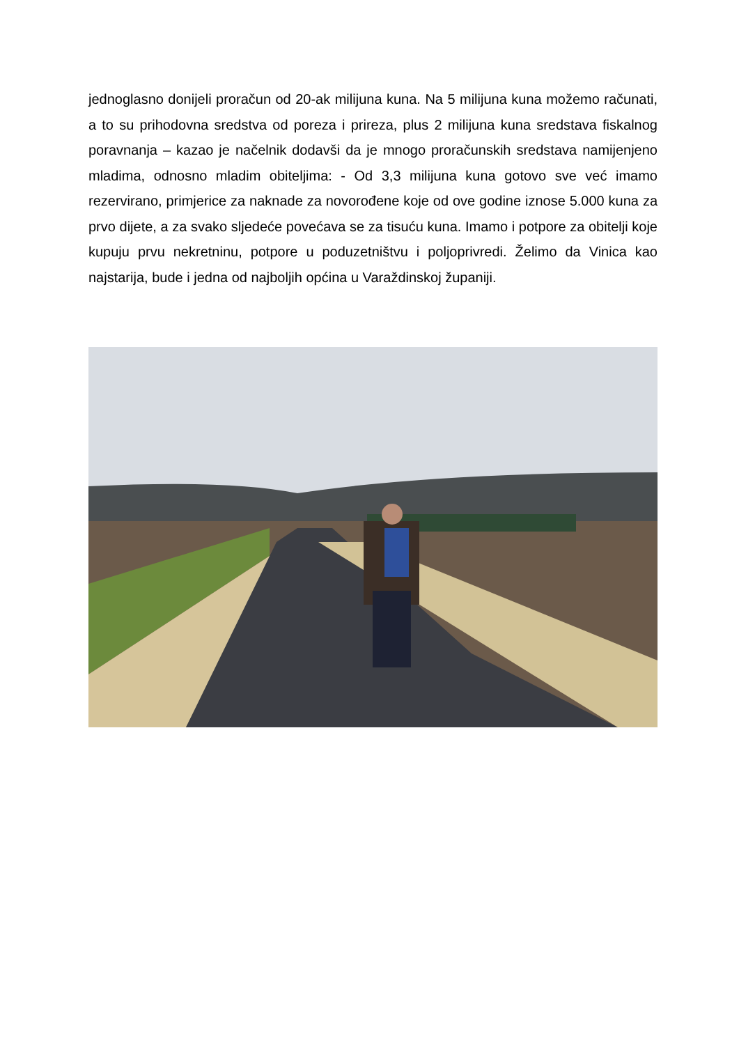jednoglasno donijeli proračun od 20-ak milijuna kuna. Na 5 milijuna kuna možemo računati, a to su prihodovna sredstva od poreza i prireza, plus 2 milijuna kuna sredstava fiskalnog poravnanja – kazao je načelnik dodavši da je mnogo proračunskih sredstava namijenjeno mladima, odnosno mladim obiteljima: - Od 3,3 milijuna kuna gotovo sve već imamo rezervirano, primjerice za naknade za novorođene koje od ove godine iznose 5.000 kuna za prvo dijete, a za svako sljedeće povećava se za tisuću kuna. Imamo i potpore za obitelji koje kupuju prvu nekretninu, potpore u poduzetništvu i poljoprivredi. Želimo da Vinica kao najstarija, bude i jedna od najboljih općina u Varaždinskoj županiji.